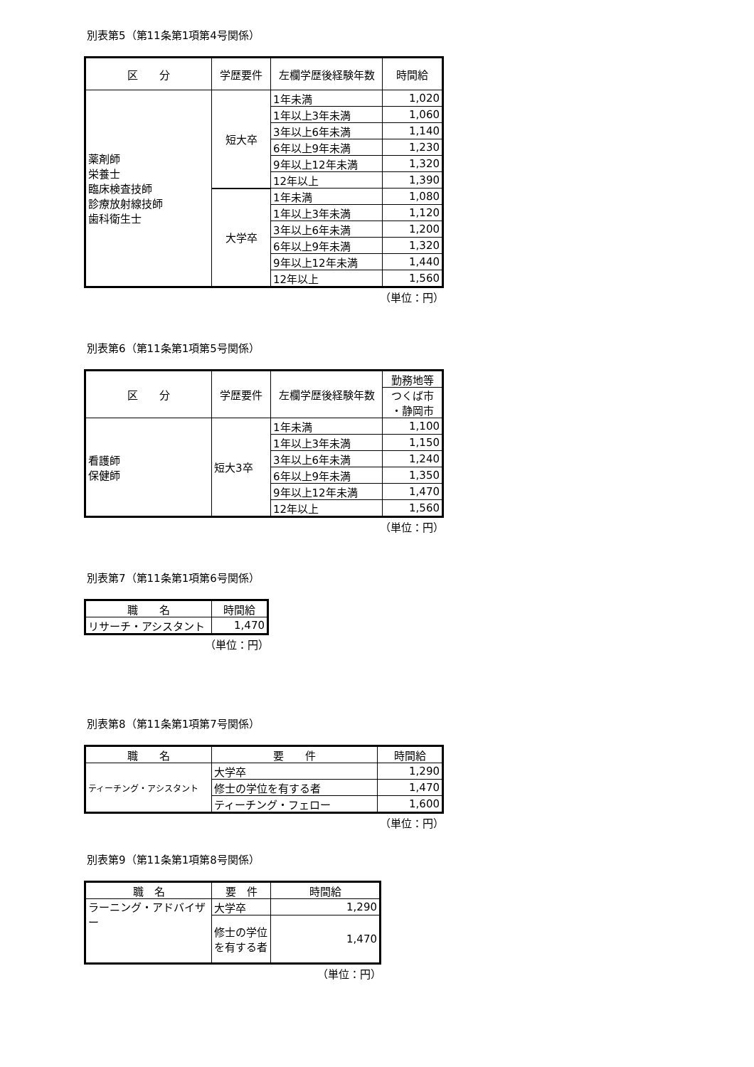別表第5（第11条第1項第4号関係）
| 区 分 | 学歴要件 | 左欄学歴後経験年数 | 時間給 |
| --- | --- | --- | --- |
| 薬剤師 栄養士 臨床検査技師 診療放射線技師 歯科衛生士 | 短大卒 | 1年未満 | 1,020 |
| | | 1年以上3年未満 | 1,060 |
| | | 3年以上6年未満 | 1,140 |
| | | 6年以上9年未満 | 1,230 |
| | | 9年以上12年未満 | 1,320 |
| | | 12年以上 | 1,390 |
| | 大学卒 | 1年未満 | 1,080 |
| | | 1年以上3年未満 | 1,120 |
| | | 3年以上6年未満 | 1,200 |
| | | 6年以上9年未満 | 1,320 |
| | | 9年以上12年未満 | 1,440 |
| | | 12年以上 | 1,560 |
（単位：円）
別表第6（第11条第1項第5号関係）
| 区 分 | 学歴要件 | 左欄学歴後経験年数 | 勤務地等 |
| --- | --- | --- | --- |
| | | | つくば市 ・静岡市 |
| 看護師 保健師 | 短大3卒 | 1年未満 | 1,100 |
| | | 1年以上3年未満 | 1,150 |
| | | 3年以上6年未満 | 1,240 |
| | | 6年以上9年未満 | 1,350 |
| | | 9年以上12年未満 | 1,470 |
| | | 12年以上 | 1,560 |
（単位：円）
別表第7（第11条第1項第6号関係）
| 職 名 | 時間給 |
| --- | --- |
| リサーチ・アシスタント | 1,470 |
（単位：円）
別表第8（第11条第1項第7号関係）
| 職 名 | 要 件 | 時間給 |
| --- | --- | --- |
| ティーチング・アシスタント | 大学卒 | 1,290 |
| | 修士の学位を有する者 | 1,470 |
| | ティーチング・フェロー | 1,600 |
（単位：円）
別表第9（第11条第1項第8号関係）
| 職 名 | 要 件 | 時間給 |
| --- | --- | --- |
| ラーニング・アドバイザー | 大学卒 | 1,290 |
| | 修士の学位を有する者 | 1,470 |
（単位：円）